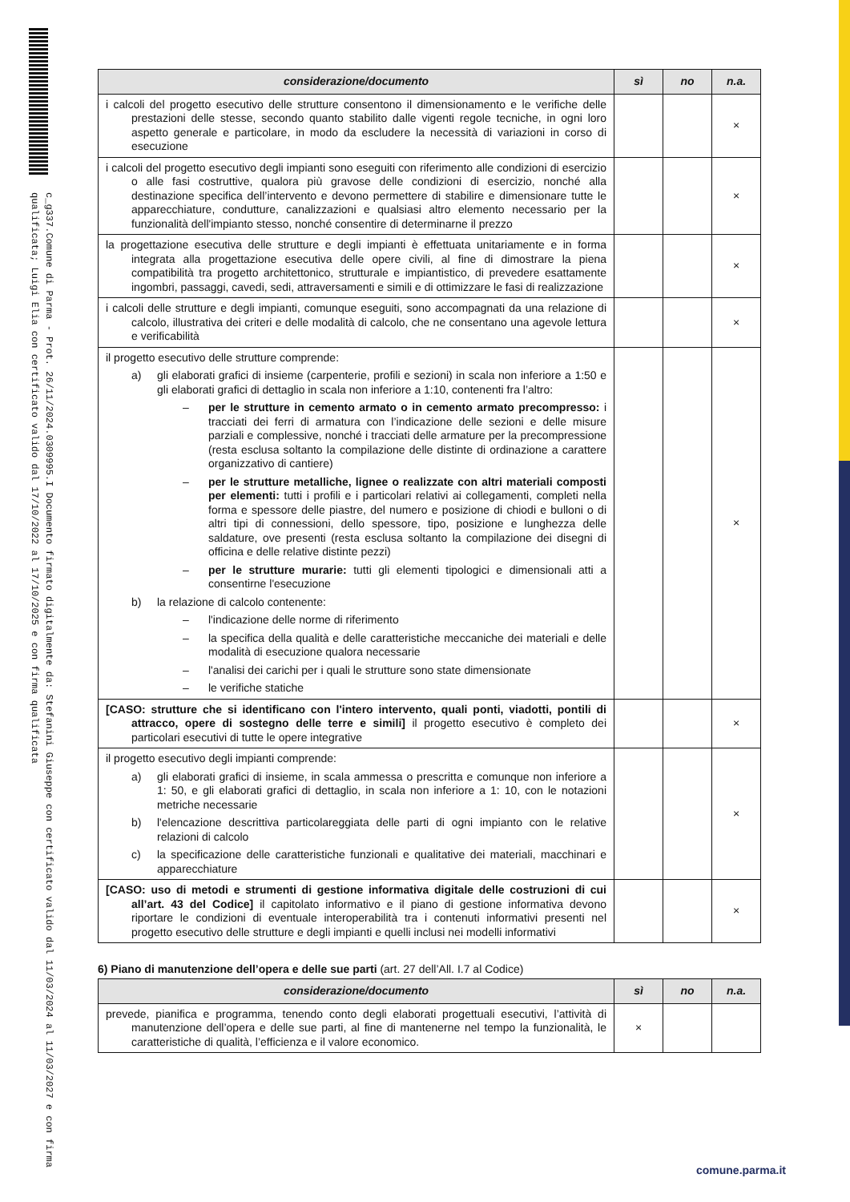c_g337.Comune di Parma - Prot. 26/11/2024.0309995.I Documento firmato digitalmente da: Stefanini Giuseppe con certificato valido dal 11/03/2024 al 11/03/2027 e con firma qualificata; Luigi Elia con certificato valido dal 17/10/2022 al 17/10/2025 e con firma qualificata
| considerazione/documento | sì | no | n.a. |
| --- | --- | --- | --- |
| i calcoli del progetto esecutivo delle strutture consentono il dimensionamento e le verifiche delle prestazioni delle stesse, secondo quanto stabilito dalle vigenti regole tecniche, in ogni loro aspetto generale e particolare, in modo da escludere la necessità di variazioni in corso di esecuzione | | | × |
| i calcoli del progetto esecutivo degli impianti sono eseguiti con riferimento alle condizioni di esercizio o alle fasi costruttive, qualora più gravose delle condizioni di esercizio, nonché alla destinazione specifica dell’intervento e devono permettere di stabilire e dimensionare tutte le apparecchiature, condutture, canalizzazioni e qualsiasi altro elemento necessario per la funzionalità dell'impianto stesso, nonché consentire di determinarne il prezzo | | | × |
| la progettazione esecutiva delle strutture e degli impianti è effettuata unitariamente e in forma integrata alla progettazione esecutiva delle opere civili, al fine di dimostrare la piena compatibilità tra progetto architettonico, strutturale e impiantistico, di prevedere esattamente ingombri, passaggi, cavedi, sedi, attraversamenti e simili e di ottimizzare le fasi di realizzazione | | | × |
| i calcoli delle strutture e degli impianti, comunque eseguiti, sono accompagnati da una relazione di calcolo, illustrativa dei criteri e delle modalità di calcolo, che ne consentano una agevole lettura e verificabilità | | | × |
| il progetto esecutivo delle strutture comprende: a) gli elaborati grafici di insieme (carpenterie, profili e sezioni) in scala non inferiore a 1:50 e gli elaborati grafici di dettaglio in scala non inferiore a 1:10, contenenti fra l’altro: – per le strutture in cemento armato o in cemento armato precompresso: i tracciati dei ferri di armatura con l’indicazione delle sezioni e delle misure parziali e complessive, nonché i tracciati delle armature per la precompressione (resta esclusa soltanto la compilazione delle distinte di ordinazione a carattere organizzativo di cantiere) – per le strutture metalliche, lignee o realizzate con altri materiali composti per elementi: tutti i profili e i particolari relativi ai collegamenti, completi nella forma e spessore delle piastre, del numero e posizione di chiodi e bulloni o di altri tipi di connessioni, dello spessore, tipo, posizione e lunghezza delle saldature, ove presenti (resta esclusa soltanto la compilazione dei disegni di officina e delle relative distinte pezzi) – per le strutture murarie: tutti gli elementi tipologici e dimensionali atti a consentirne l'esecuzione b) la relazione di calcolo contenente: – l'indicazione delle norme di riferimento – la specifica della qualità e delle caratteristiche meccaniche dei materiali e delle modalità di esecuzione qualora necessarie – l'analisi dei carichi per i quali le strutture sono state dimensionate – le verifiche statiche | | | × |
| [CASO: strutture che si identificano con l'intero intervento, quali ponti, viadotti, pontili di attracco, opere di sostegno delle terre e simili] il progetto esecutivo è completo dei particolari esecutivi di tutte le opere integrative | | | × |
| il progetto esecutivo degli impianti comprende: a) gli elaborati grafici di insieme, in scala ammessa o prescritta e comunque non inferiore a 1: 50, e gli elaborati grafici di dettaglio, in scala non inferiore a 1: 10, con le notazioni metriche necessarie b) l'elencazione descrittiva particolareggiata delle parti di ogni impianto con le relative relazioni di calcolo c) la specificazione delle caratteristiche funzionali e qualitative dei materiali, macchinari e apparecchiature | | | × |
| [CASO: uso di metodi e strumenti di gestione informativa digitale delle costruzioni di cui all’art. 43 del Codice] il capitolato informativo e il piano di gestione informativa devono riportare le condizioni di eventuale interoperabilità tra i contenuti informativi presenti nel progetto esecutivo delle strutture e degli impianti e quelli inclusi nei modelli informativi | | | × |
6) Piano di manutenzione dell’opera e delle sue parti (art. 27 dell’All. I.7 al Codice)
| considerazione/documento | sì | no | n.a. |
| --- | --- | --- | --- |
| prevede, pianifica e programma, tenendo conto degli elaborati progettuali esecutivi, l’attività di manutenzione dell’opera e delle sue parti, al fine di mantenerne nel tempo la funzionalità, le caratteristiche di qualità, l’efficienza e il valore economico. | × | | |
comune.parma.it